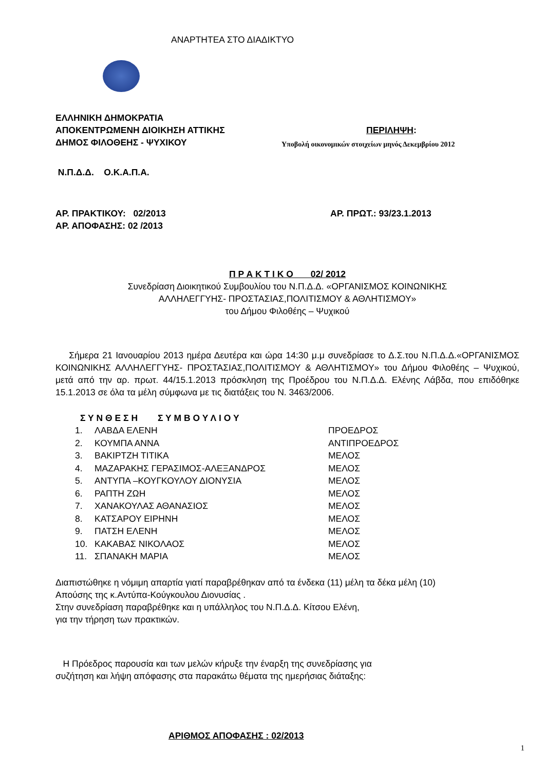ΑΝΑΡΤΗΤΕΑ ΣΤΟ ΔΙΑΔΙΚΤΥΟ
ΕΛΛΗΝΙΚΗ ΔΗΜΟΚΡΑΤΙΑ
ΑΠΟΚΕΝΤΡΩΜΕΝΗ ΔΙΟΙΚΗΣΗ ΑΤΤΙΚΗΣ ΠΕΡΙΛΗΨΗ:
ΔΗΜΟΣ ΦΙΛΟΘΕΗΣ - ΨΥΧΙΚΟΥ
Υποβολή οικονομικών στοιχείων μηνός Δεκεμβρίου 2012
Ν.Π.Δ.Δ. Ο.Κ.Α.Π.Α.
ΑΡ. ΠΡΑΚΤΙΚΟΥ: 02/2013 ΑΡ. ΠΡΩΤ.: 93/23.1.2013
ΑΡ. ΑΠΟΦΑΣΗΣ: 02 /2013
Π Ρ Α Κ Τ Ι Κ Ο 02/ 2012
Συνεδρίαση Διοικητικού Συμβουλίου του Ν.Π.Δ.Δ. «ΟΡΓΑΝΙΣΜΟΣ ΚΟΙΝΩΝΙΚΗΣ
ΑΛΛΗΛΕΓΓΥΗΣ- ΠΡΟΣΤΑΣΙΑΣ,ΠΟΛΙΤΙΣΜΟΥ & ΑΘΛΗΤΙΣΜΟΥ»
του Δήμου Φιλοθέης – Ψυχικού
Σήμερα 21 Ιανουαρίου 2013 ημέρα Δευτέρα και ώρα 14:30 μ.μ συνεδρίασε το Δ.Σ.του Ν.Π.Δ.Δ.«ΟΡΓΑΝΙΣΜΟΣ ΚΟΙΝΩΝΙΚΗΣ ΑΛΛΗΛΕΓΓΥΗΣ- ΠΡΟΣΤΑΣΙΑΣ,ΠΟΛΙΤΙΣΜΟΥ & ΑΘΛΗΤΙΣΜΟΥ» του Δήμου Φιλοθέης – Ψυχικού, μετά από την αρ. πρωτ. 44/15.1.2013 πρόσκληση της Προέδρου του Ν.Π.Δ.Δ. Ελένης Λάβδα, που επιδόθηκε 15.1.2013 σε όλα τα μέλη σύμφωνα με τις διατάξεις του Ν. 3463/2006.
Σ Υ Ν Θ Ε Σ Η Σ Υ Μ Β Ο Υ Λ Ι Ο Υ
| 1. | ΛΑΒΔΑ ΕΛΕΝΗ | ΠΡΟΕΔΡΟΣ |
| 2. | ΚΟΥΜΠΑ ΑΝΝΑ | ΑΝΤΙΠΡΟΕΔΡΟΣ |
| 3. | ΒΑΚΙΡΤΖΗ ΤΙΤΙΚΑ | ΜΕΛΟΣ |
| 4. | ΜΑΖΑΡΑΚΗΣ ΓΕΡΑΣΙΜΟΣ-ΑΛΕΞΑΝΔΡΟΣ | ΜΕΛΟΣ |
| 5. | ΑΝΤΥΠΑ –ΚΟΥΓΚΟΥΛΟΥ ΔΙΟΝΥΣΙΑ | ΜΕΛΟΣ |
| 6. | ΡΑΠΤΗ ΖΩΗ | ΜΕΛΟΣ |
| 7. | ΧΑΝΑΚΟΥΛΑΣ ΑΘΑΝΑΣΙΟΣ | ΜΕΛΟΣ |
| 8. | ΚΑΤΣΑΡΟΥ ΕΙΡΗΝΗ | ΜΕΛΟΣ |
| 9. | ΠΑΤΣΗ ΕΛΕΝΗ | ΜΕΛΟΣ |
| 10. | ΚΑΚΑΒΑΣ ΝΙΚΟΛΑΟΣ | ΜΕΛΟΣ |
| 11. | ΣΠΑΝΑΚΗ ΜΑΡΙΑ | ΜΕΛΟΣ |
Διαπιστώθηκε η νόμιμη απαρτία γιατί παραβρέθηκαν από τα ένδεκα (11) μέλη τα δέκα μέλη (10)
Απούσης της κ.Αντύπα-Κούγκουλου Διονυσίας .
Στην συνεδρίαση παραβρέθηκε και η υπάλληλος του Ν.Π.Δ.Δ. Κίτσου Ελένη,
για την τήρηση των πρακτικών.
Η Πρόεδρος παρουσία και των μελών κήρυξε την έναρξη της συνεδρίασης για
συζήτηση και λήψη απόφασης στα παρακάτω θέματα της ημερήσιας διάταξης:
ΑΡΙΘΜΟΣ ΑΠΟΦΑΣΗΣ : 02/2013
1